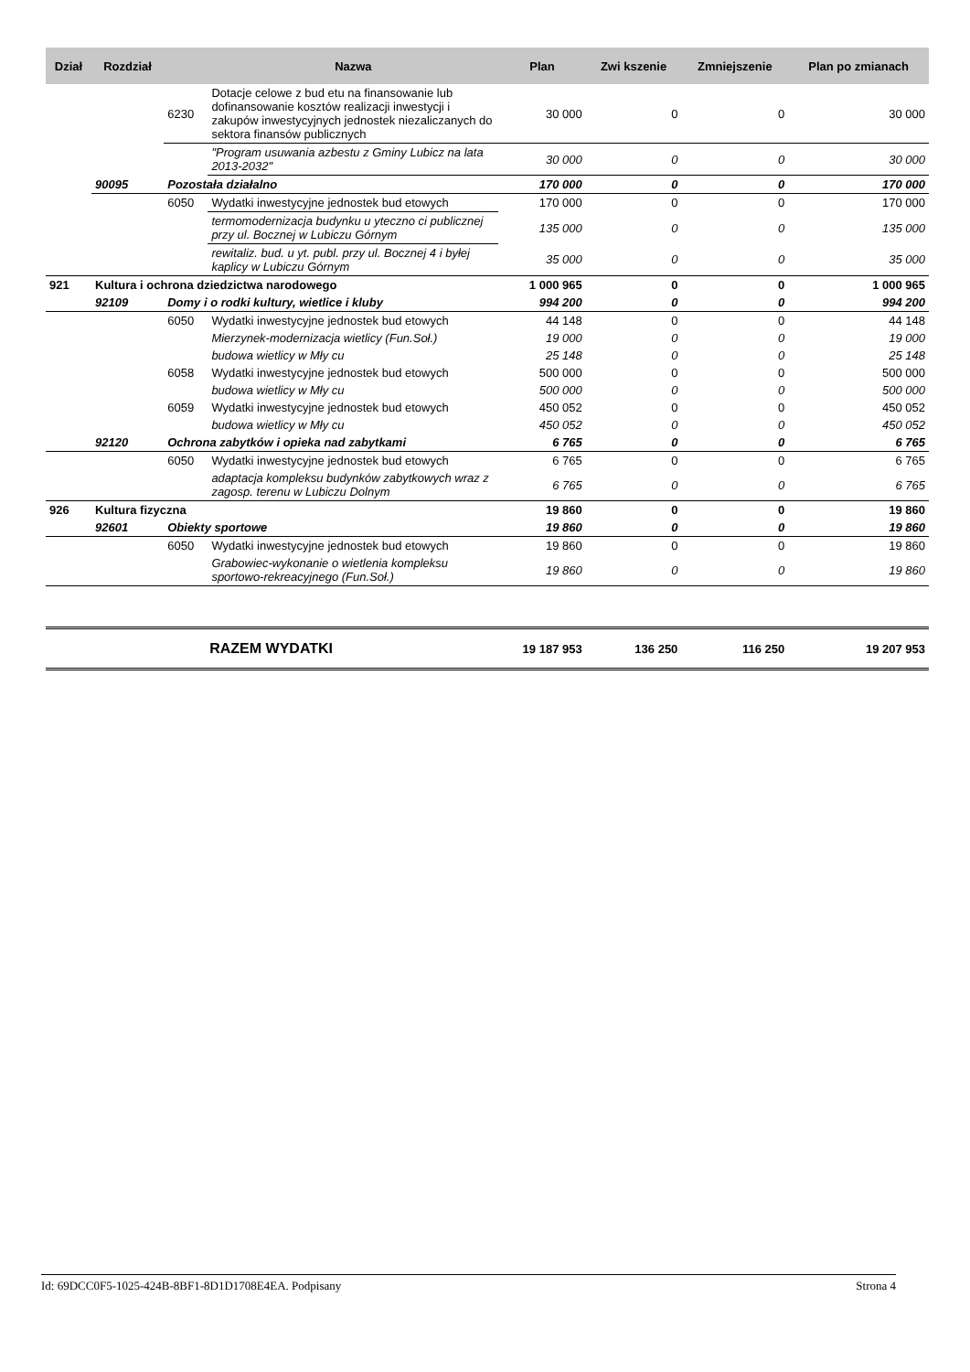| Dział | Rozdział | | Nazwa | Plan | Zwi kszenie | Zmniejszenie | Plan po zmianach |
| --- | --- | --- | --- | --- | --- | --- | --- |
| | | 6230 | Dotacje celowe z bud etu na finansowanie lub dofinansowanie kosztów realizacji inwestycji i zakupów inwestycyjnych jednostek niezaliczanych do sektora finansów publicznych | 30 000 | 0 | 0 | 30 000 |
| | | | "Program usuwania azbestu z Gminy Lubicz na lata 2013-2032" | 30 000 | 0 | 0 | 30 000 |
| | 90095 | Pozostała działalno | | 170 000 | 0 | 0 | 170 000 |
| | | 6050 | Wydatki inwestycyjne jednostek bud etowych | 170 000 | 0 | 0 | 170 000 |
| | | | termomodernizacja budynku u yteczno ci publicznej przy ul. Bocznej w Lubiczu Górnym | 135 000 | 0 | 0 | 135 000 |
| | | | rewitaliz. bud. u yt. publ. przy ul. Bocznej 4 i byłej kaplicy w Lubiczu Górnym | 35 000 | 0 | 0 | 35 000 |
| 921 | Kultura i ochrona dziedzictwa narodowego | | | 1 000 965 | 0 | 0 | 1 000 965 |
| | 92109 | Domy i o rodki kultury, wietlice i kluby | | 994 200 | 0 | 0 | 994 200 |
| | | 6050 | Wydatki inwestycyjne jednostek bud etowych | 44 148 | 0 | 0 | 44 148 |
| | | | Mierzynek-modernizacja wietlicy (Fun.Soł.) | 19 000 | 0 | 0 | 19 000 |
| | | | budowa wietlicy w Mły cu | 25 148 | 0 | 0 | 25 148 |
| | | 6058 | Wydatki inwestycyjne jednostek bud etowych | 500 000 | 0 | 0 | 500 000 |
| | | | budowa wietlicy w Mły cu | 500 000 | 0 | 0 | 500 000 |
| | | 6059 | Wydatki inwestycyjne jednostek bud etowych | 450 052 | 0 | 0 | 450 052 |
| | | | budowa wietlicy w Mły cu | 450 052 | 0 | 0 | 450 052 |
| | 92120 | Ochrona zabytków i opieka nad zabytkami | | 6 765 | 0 | 0 | 6 765 |
| | | 6050 | Wydatki inwestycyjne jednostek bud etowych | 6 765 | 0 | 0 | 6 765 |
| | | | adaptacja kompleksu budynków zabytkowych wraz z zagosp. terenu w Lubiczu Dolnym | 6 765 | 0 | 0 | 6 765 |
| 926 | Kultura fizyczna | | | 19 860 | 0 | 0 | 19 860 |
| | 92601 | Obiekty sportowe | | 19 860 | 0 | 0 | 19 860 |
| | | 6050 | Wydatki inwestycyjne jednostek bud etowych | 19 860 | 0 | 0 | 19 860 |
| | | | Grabowiec-wykonanie o wietlenia kompleksu sportowo-rekreacyjnego (Fun.Soł.) | 19 860 | 0 | 0 | 19 860 |
| | | RAZEM WYDATKI | | 19 187 953 | 136 250 | 116 250 | 19 207 953 |
Id: 69DCC0F5-1025-424B-8BF1-8D1D1708E4EA. Podpisany Strona 4